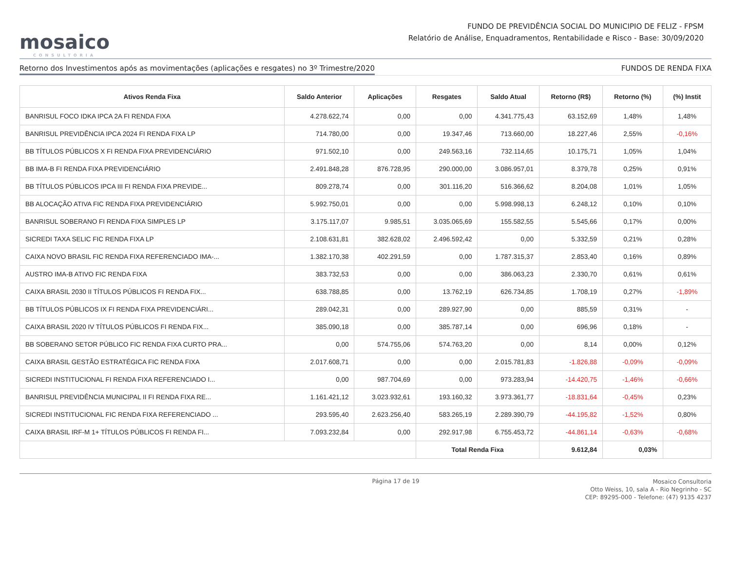mosaico
CONSULTORIA
FUNDO DE PREVIDÊNCIA SOCIAL DO MUNICIPIO DE FELIZ - FPSM
Relatório de Análise, Enquadramentos, Rentabilidade e Risco - Base: 30/09/2020
Retorno dos Investimentos após as movimentações (aplicações e resgates) no 3º Trimestre/2020 FUNDOS DE RENDA FIXA
| Ativos Renda Fixa | Saldo Anterior | Aplicações | Resgates | Saldo Atual | Retorno (R$) | Retorno (%) | (%) Instit |
| --- | --- | --- | --- | --- | --- | --- | --- |
| BANRISUL FOCO IDKA IPCA 2A FI RENDA FIXA | 4.278.622,74 | 0,00 | 0,00 | 4.341.775,43 | 63.152,69 | 1,48% | 1,48% |
| BANRISUL PREVIDÊNCIA IPCA 2024 FI RENDA FIXA LP | 714.780,00 | 0,00 | 19.347,46 | 713.660,00 | 18.227,46 | 2,55% | -0,16% |
| BB TÍTULOS PÚBLICOS X FI RENDA FIXA PREVIDENCIÁRIO | 971.502,10 | 0,00 | 249.563,16 | 732.114,65 | 10.175,71 | 1,05% | 1,04% |
| BB IMA-B FI RENDA FIXA PREVIDENCIÁRIO | 2.491.848,28 | 876.728,95 | 290.000,00 | 3.086.957,01 | 8.379,78 | 0,25% | 0,91% |
| BB TÍTULOS PÚBLICOS IPCA III FI RENDA FIXA PREVIDE... | 809.278,74 | 0,00 | 301.116,20 | 516.366,62 | 8.204,08 | 1,01% | 1,05% |
| BB ALOCAÇÃO ATIVA FIC RENDA FIXA PREVIDENCIÁRIO | 5.992.750,01 | 0,00 | 0,00 | 5.998.998,13 | 6.248,12 | 0,10% | 0,10% |
| BANRISUL SOBERANO FI RENDA FIXA SIMPLES LP | 3.175.117,07 | 9.985,51 | 3.035.065,69 | 155.582,55 | 5.545,66 | 0,17% | 0,00% |
| SICREDI TAXA SELIC FIC RENDA FIXA LP | 2.108.631,81 | 382.628,02 | 2.496.592,42 | 0,00 | 5.332,59 | 0,21% | 0,28% |
| CAIXA NOVO BRASIL FIC RENDA FIXA REFERENCIADO IMA-... | 1.382.170,38 | 402.291,59 | 0,00 | 1.787.315,37 | 2.853,40 | 0,16% | 0,89% |
| AUSTRO IMA-B ATIVO FIC RENDA FIXA | 383.732,53 | 0,00 | 0,00 | 386.063,23 | 2.330,70 | 0,61% | 0,61% |
| CAIXA BRASIL 2030 II TÍTULOS PÚBLICOS FI RENDA FIX... | 638.788,85 | 0,00 | 13.762,19 | 626.734,85 | 1.708,19 | 0,27% | -1,89% |
| BB TÍTULOS PÚBLICOS IX FI RENDA FIXA PREVIDENCIÁRI... | 289.042,31 | 0,00 | 289.927,90 | 0,00 | 885,59 | 0,31% | - |
| CAIXA BRASIL 2020 IV TÍTULOS PÚBLICOS FI RENDA FIX... | 385.090,18 | 0,00 | 385.787,14 | 0,00 | 696,96 | 0,18% | - |
| BB SOBERANO SETOR PÚBLICO FIC RENDA FIXA CURTO PRA... | 0,00 | 574.755,06 | 574.763,20 | 0,00 | 8,14 | 0,00% | 0,12% |
| CAIXA BRASIL GESTÃO ESTRATÉGICA FIC RENDA FIXA | 2.017.608,71 | 0,00 | 0,00 | 2.015.781,83 | -1.826,88 | -0,09% | -0,09% |
| SICREDI INSTITUCIONAL FI RENDA FIXA REFERENCIADO I... | 0,00 | 987.704,69 | 0,00 | 973.283,94 | -14.420,75 | -1,46% | -0,66% |
| BANRISUL PREVIDÊNCIA MUNICIPAL II FI RENDA FIXA RE... | 1.161.421,12 | 3.023.932,61 | 193.160,32 | 3.973.361,77 | -18.831,64 | -0,45% | 0,23% |
| SICREDI INSTITUCIONAL FIC RENDA FIXA REFERENCIADO ... | 293.595,40 | 2.623.256,40 | 583.265,19 | 2.289.390,79 | -44.195,82 | -1,52% | 0,80% |
| CAIXA BRASIL IRF-M 1+ TÍTULOS PÚBLICOS FI RENDA FI... | 7.093.232,84 | 0,00 | 292.917,98 | 6.755.453,72 | -44.861,14 | -0,63% | -0,68% |
| | | | Total Renda Fixa | | 9.612,84 | 0,03% | |
Página 17 de 19
Mosaico Consultoria
Otto Weiss, 10, sala A - Rio Negrinho - SC
CEP: 89295-000 - Telefone: (47) 9135 4237